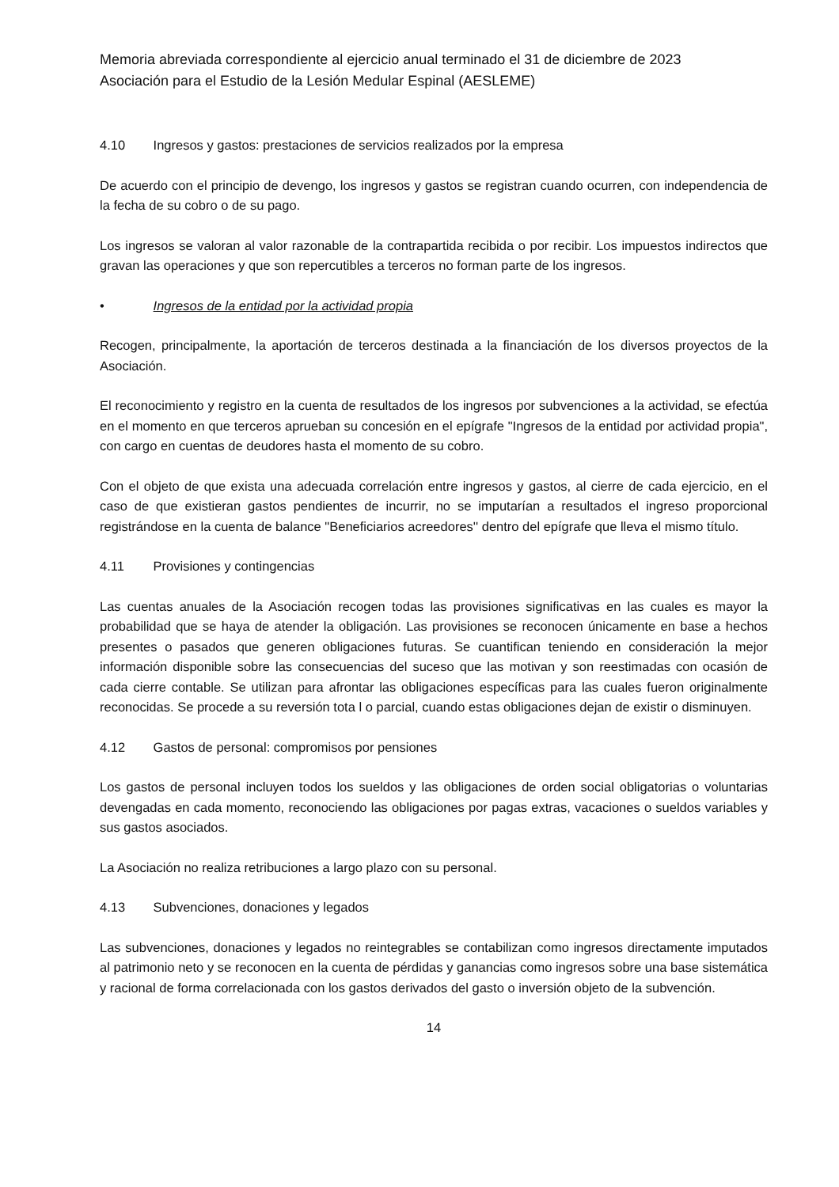Memoria abreviada correspondiente al ejercicio anual terminado el 31 de diciembre de 2023
Asociación para el Estudio de la Lesión Medular Espinal (AESLEME)
4.10 Ingresos y gastos: prestaciones de servicios realizados por la empresa
De acuerdo con el principio de devengo, los ingresos y gastos se registran cuando ocurren, con independencia de la fecha de su cobro o de su pago.
Los ingresos se valoran al valor razonable de la contrapartida recibida o por recibir. Los impuestos indirectos que gravan las operaciones y que son repercutibles a terceros no forman parte de los ingresos.
• Ingresos de la entidad por la actividad propia
Recogen, principalmente, la aportación de terceros destinada a la financiación de los diversos proyectos de la Asociación.
El reconocimiento y registro en la cuenta de resultados de los ingresos por subvenciones a la actividad, se efectúa en el momento en que terceros aprueban su concesión en el epígrafe "Ingresos de la entidad por actividad propia", con cargo en cuentas de deudores hasta el momento de su cobro.
Con el objeto de que exista una adecuada correlación entre ingresos y gastos, al cierre de cada ejercicio, en el caso de que existieran gastos pendientes de incurrir, no se imputarían a resultados el ingreso proporcional registrándose en la cuenta de balance "Beneficiarios acreedores'' dentro del epígrafe que lleva el mismo título.
4.11 Provisiones y contingencias
Las cuentas anuales de la Asociación recogen todas las provisiones significativas en las cuales es mayor la probabilidad que se haya de atender la obligación. Las provisiones se reconocen únicamente en base a hechos presentes o pasados que generen obligaciones futuras. Se cuantifican teniendo en consideración la mejor información disponible sobre las consecuencias del suceso que las motivan y son reestimadas con ocasión de cada cierre contable. Se utilizan para afrontar las obligaciones específicas para las cuales fueron originalmente reconocidas. Se procede a su reversión tota l o parcial, cuando estas obligaciones dejan de existir o disminuyen.
4.12 Gastos de personal: compromisos por pensiones
Los gastos de personal incluyen todos los sueldos y las obligaciones de orden social obligatorias o voluntarias devengadas en cada momento, reconociendo las obligaciones por pagas extras, vacaciones o sueldos variables y sus gastos asociados.
La Asociación no realiza retribuciones a largo plazo con su personal.
4.13 Subvenciones, donaciones y legados
Las subvenciones, donaciones y legados no reintegrables se contabilizan como ingresos directamente imputados al patrimonio neto y se reconocen en la cuenta de pérdidas y ganancias como ingresos sobre una base sistemática y racional de forma correlacionada con los gastos derivados del gasto o inversión objeto de la subvención.
14